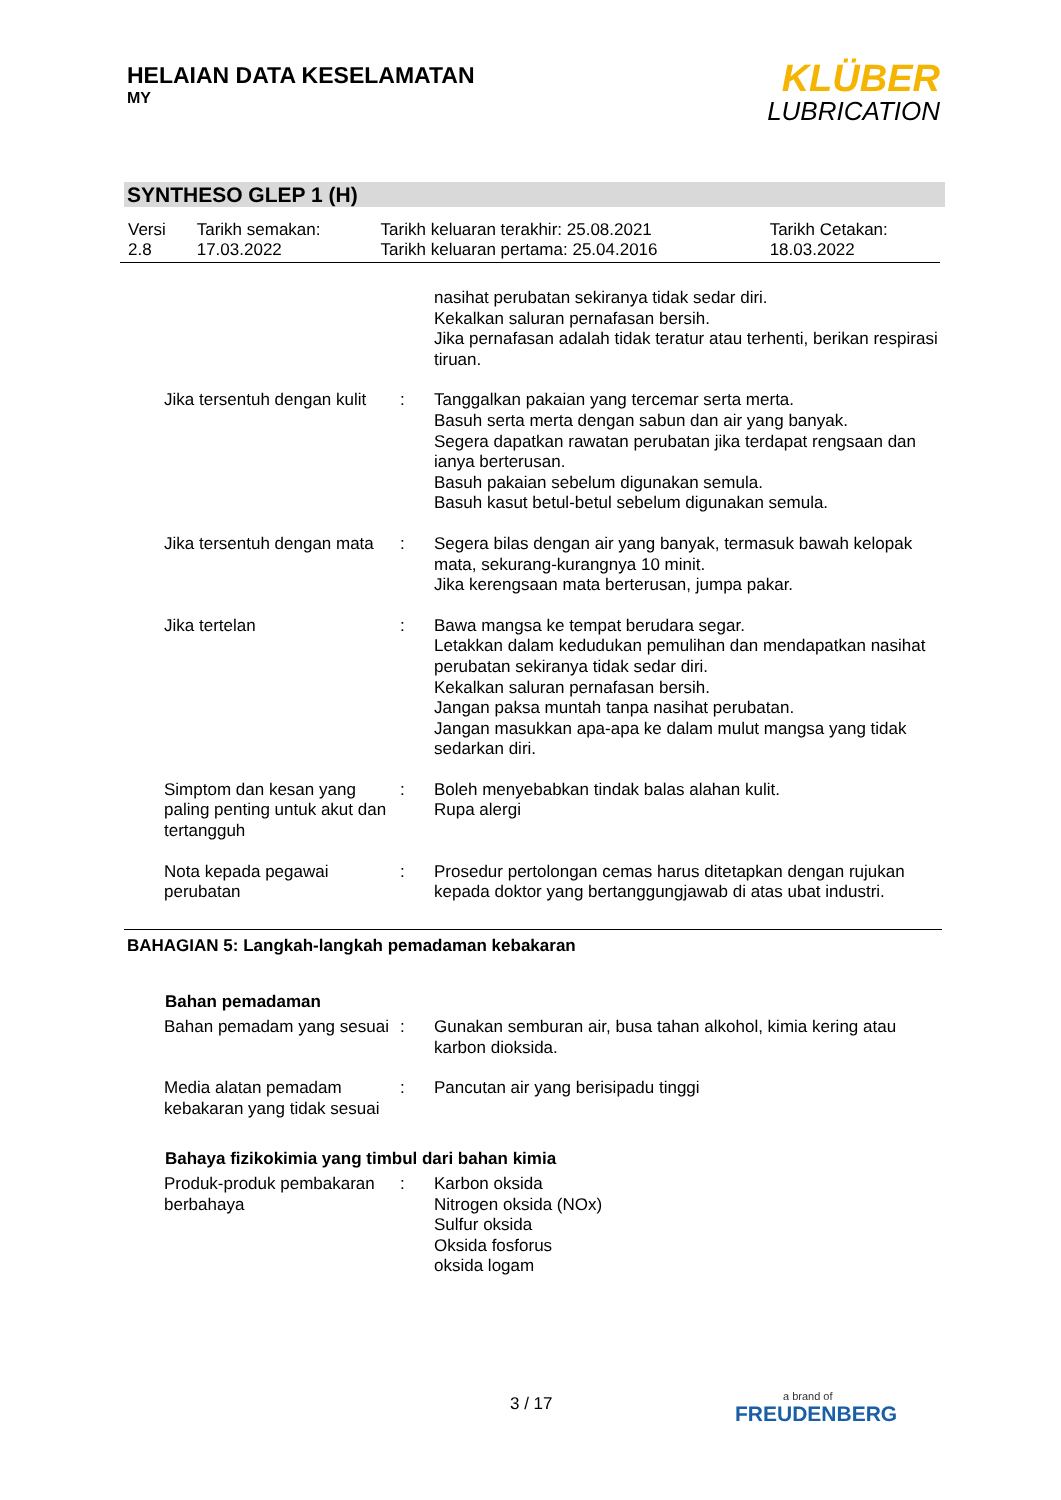HELAIAN DATA KESELAMATAN
MY
KLÜBER
LUBRICATION
SYNTHESO GLEP 1 (H)
| Versi 2.8 | Tarikh semakan: 17.03.2022 | Tarikh keluaran terakhir: 25.08.2021 Tarikh keluaran pertama: 25.04.2016 | Tarikh Cetakan: 18.03.2022 |
| | | nasihat perubatan sekiranya tidak sedar diri. Kekalkan saluran pernafasan bersih. Jika pernafasan adalah tidak teratur atau terhenti, berikan respirasi tiruan. |
| Jika tersentuh dengan kulit | : | Tanggalkan pakaian yang tercemar serta merta. Basuh serta merta dengan sabun dan air yang banyak. Segera dapatkan rawatan perubatan jika terdapat rengsaan dan ianya berterusan. Basuh pakaian sebelum digunakan semula. Basuh kasut betul-betul sebelum digunakan semula. |
| Jika tersentuh dengan mata | : | Segera bilas dengan air yang banyak, termasuk bawah kelopak mata, sekurang-kurangnya 10 minit. Jika kerengsaan mata berterusan, jumpa pakar. |
| Jika tertelan | : | Bawa mangsa ke tempat berudara segar. Letakkan dalam kedudukan pemulihan dan mendapatkan nasihat perubatan sekiranya tidak sedar diri. Kekalkan saluran pernafasan bersih. Jangan paksa muntah tanpa nasihat perubatan. Jangan masukkan apa-apa ke dalam mulut mangsa yang tidak sedarkan diri. |
| Simptom dan kesan yang paling penting untuk akut dan tertangguh | : | Boleh menyebabkan tindak balas alahan kulit. Rupa alergi |
| Nota kepada pegawai perubatan | : | Prosedur pertolongan cemas harus ditetapkan dengan rujukan kepada doktor yang bertanggungjawab di atas ubat industri. |
BAHAGIAN 5: Langkah-langkah pemadaman kebakaran
Bahan pemadaman
| Bahan pemadam yang sesuai | : | Gunakan semburan air, busa tahan alkohol, kimia kering atau karbon dioksida. |
| Media alatan pemadam kebakaran yang tidak sesuai | : | Pancutan air yang berisipadu tinggi |
Bahaya fizikokimia yang timbul dari bahan kimia
| Produk-produk pembakaran berbahaya | : | Karbon oksida Nitrogen oksida (NOx) Sulfur oksida Oksida fosforus oksida logam |
3 / 17 a brand of
FREUDENBERG